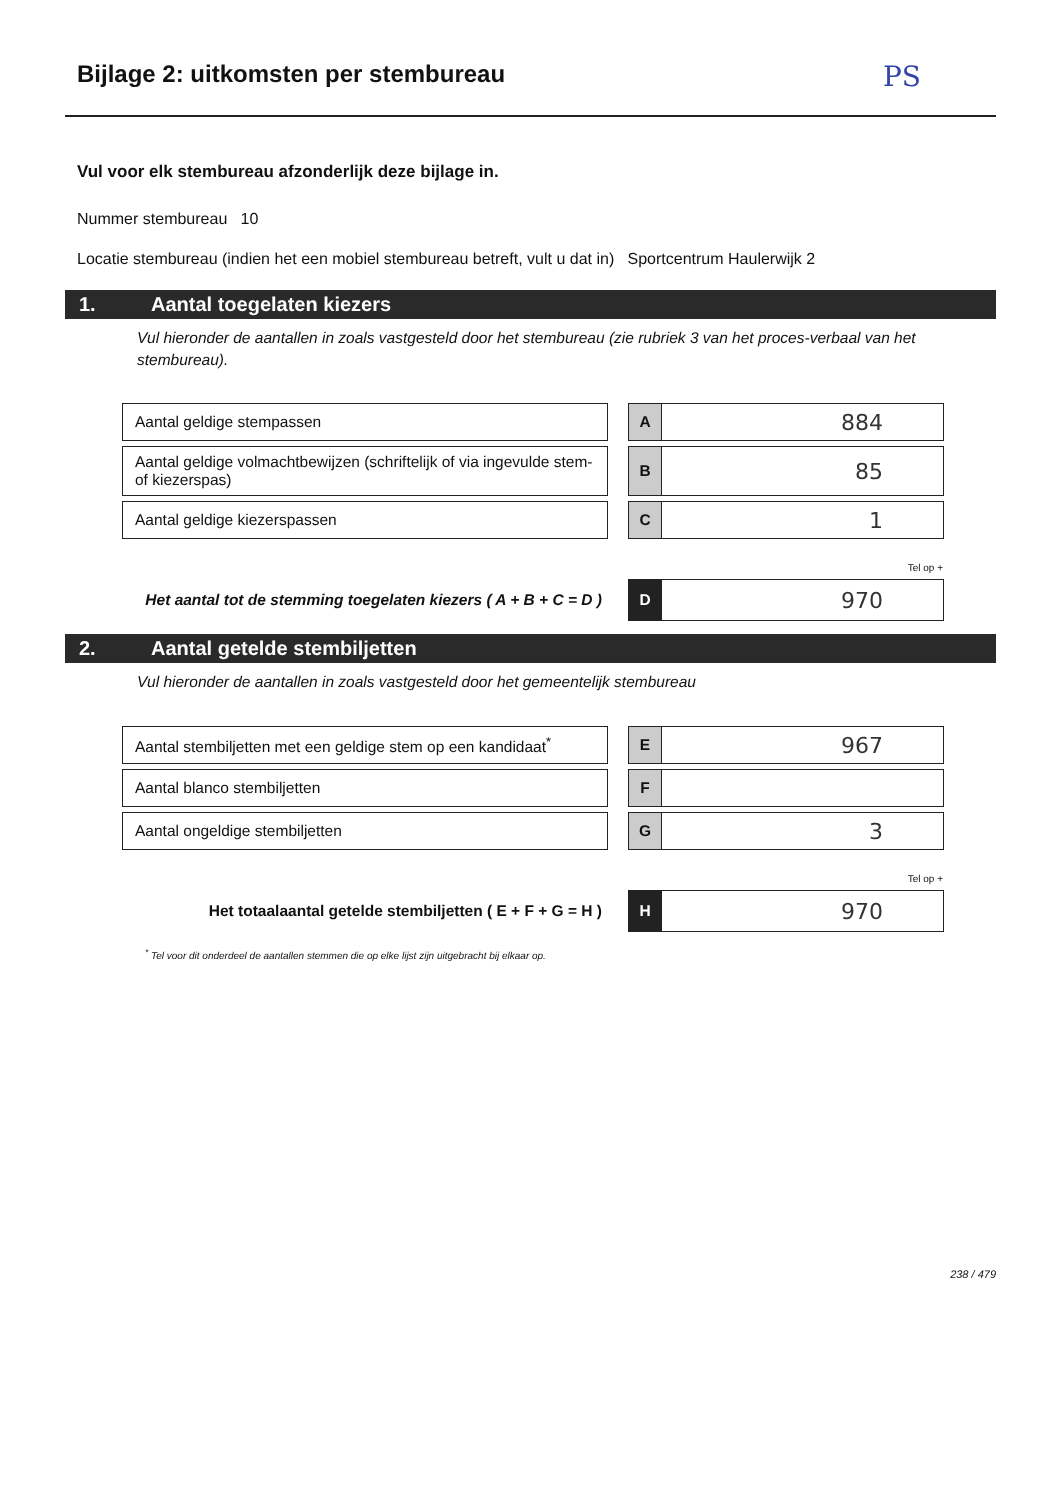Bijlage 2: uitkomsten per stembureau
PS
Vul voor elk stembureau afzonderlijk deze bijlage in.
Nummer stembureau 10
Locatie stembureau (indien het een mobiel stembureau betreft, vult u dat in) Sportcentrum Haulerwijk 2
1. Aantal toegelaten kiezers
Vul hieronder de aantallen in zoals vastgesteld door het stembureau (zie rubriek 3 van het proces-verbaal van het stembureau).
| Aantal geldige stempassen | | A | 884 |
| Aantal geldige volmachtbewijzen (schriftelijk of via ingevulde stem- of kiezerspas) | | B | 85 |
| Aantal geldige kiezerspassen | | C | 1 |
| | | | Tel op + |
| Het aantal tot de stemming toegelaten kiezers ( A + B + C = D ) | | D | 970 |
2. Aantal getelde stembiljetten
Vul hieronder de aantallen in zoals vastgesteld door het gemeentelijk stembureau
| Aantal stembiljetten met een geldige stem op een kandidaat<sup>*</sup> | | E | 967 |
| Aantal blanco stembiljetten | | F | |
| Aantal ongeldige stembiljetten | | G | 3 |
| | | | Tel op + |
| Het totaalaantal getelde stembiljetten ( E + F + G = H ) | | H | 970 |
<sup>*</sup> Tel voor dit onderdeel de aantallen stemmen die op elke lijst zijn uitgebracht bij elkaar op.
238 / 479